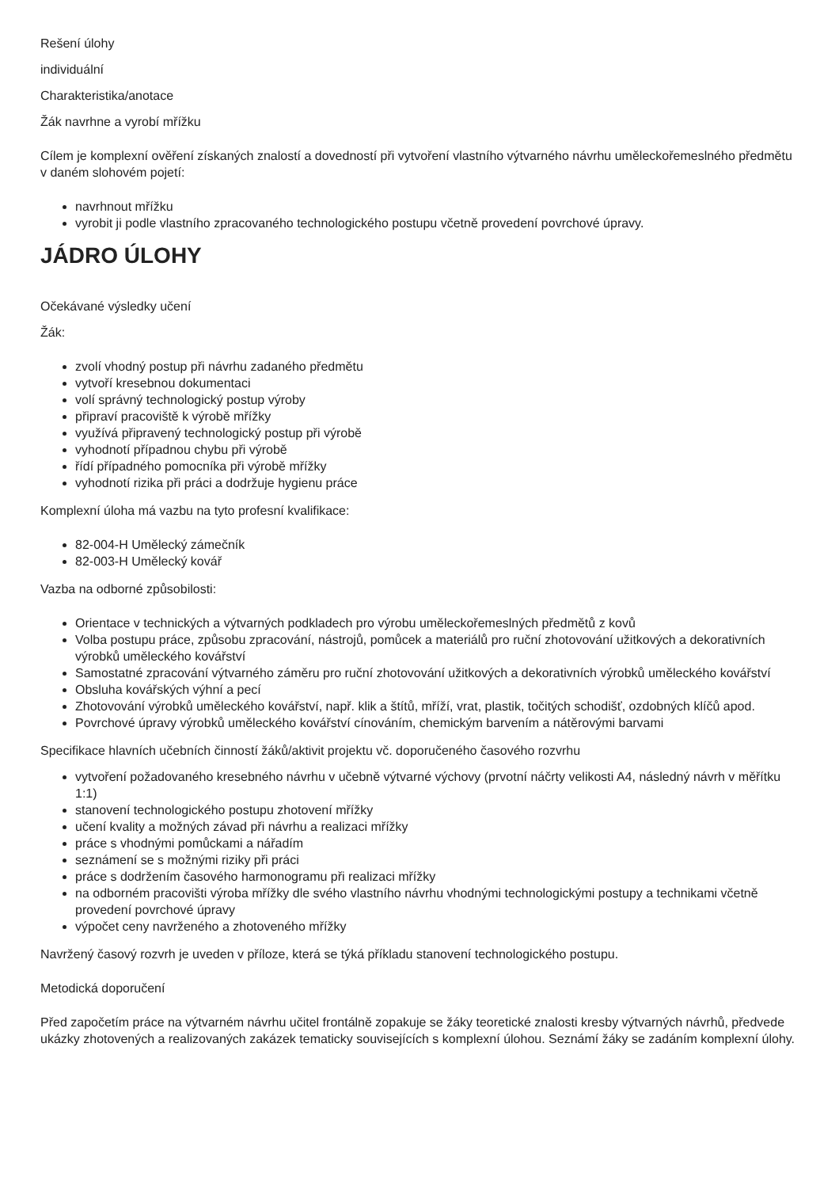Rešení úlohy
individuální
Charakteristika/anotace
Žák navrhne a vyrobí mřížku
Cílem je komplexní ověření získaných znalostí a dovedností při vytvoření vlastního výtvarného návrhu uměleckořemeslného předmětu v daném slohovém pojetí:
navrhnout mřížku
vyrobit ji podle vlastního zpracovaného technologického postupu včetně provedení povrchové úpravy.
JÁDRO ÚLOHY
Očekávané výsledky učení
Žák:
zvolí vhodný postup při návrhu zadaného předmětu
vytvoří kresebnou dokumentaci
volí správný technologický postup výroby
připraví pracoviště k výrobě mřížky
využívá připravený technologický postup při výrobě
vyhodnotí případnou chybu při výrobě
řídí případného pomocníka při výrobě mřížky
vyhodnotí rizika při práci a dodržuje hygienu práce
Komplexní úloha má vazbu na tyto profesní kvalifikace:
82-004-H Umělecký zámečník
82-003-H Umělecký kovář
Vazba na odborné způsobilosti:
Orientace v technických a výtvarných podkladech pro výrobu uměleckořemeslných předmětů z kovů
Volba postupu práce, způsobu zpracování, nástrojů, pomůcek a materiálů pro ruční zhotovování užitkových a dekorativních výrobků uměleckého kovářství
Samostatné zpracování výtvarného záměru pro ruční zhotovování užitkových a dekorativních výrobků uměleckého kovářství
Obsluha kovářských výhní a pecí
Zhotovování výrobků uměleckého kovářství, např. klik a štítů, mříží, vrat, plastik, točitých schodišť, ozdobných klíčů apod.
Povrchové úpravy výrobků uměleckého kovářství cínováním, chemickým barvením a nátěrovými barvami
Specifikace hlavních učebních činností žáků/aktivit projektu vč. doporučeného časového rozvrhu
vytvoření požadovaného kresebného návrhu v učebně výtvarné výchovy (prvotní náčrty velikosti A4, následný návrh v měřítku 1:1)
stanovení technologického postupu zhotovení mřížky
učení kvality a možných závad při návrhu a realizaci mřížky
práce s vhodnými pomůckami a nářadím
seznámení se s možnými riziky při práci
práce s dodržením časového harmonogramu při realizaci mřížky
na odborném pracovišti výroba mřížky dle svého vlastního návrhu vhodnými technologickými postupy a technikami včetně provedení povrchové úpravy
výpočet ceny navrženého a zhotoveného mřížky
Navržený časový rozvrh je uveden v příloze, která se týká příkladu stanovení technologického postupu.
Metodická doporučení
Před započetím práce na výtvarném návrhu učitel frontálně zopakuje se žáky teoretické znalosti kresby výtvarných návrhů, předvede ukázky zhotovených a realizovaných zakázek tematicky souvisejících s komplexní úlohou. Seznámí žáky se zadáním komplexní úlohy.